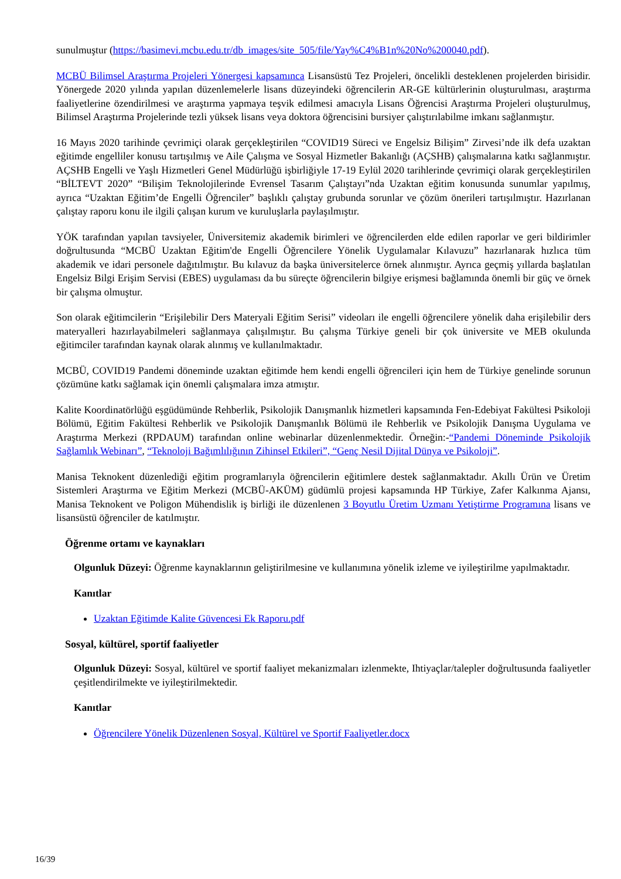sunulmuştur (https://basimevi.mcbu.edu.tr/db_images/site_505/file/Yay%C4%B1n%20No%200040.pdf).
MCBÜ Bilimsel Araştırma Projeleri Yönergesi kapsamınca Lisansüstü Tez Projeleri, öncelikli desteklenen projelerden birisidir. Yönergede 2020 yılında yapılan düzenlemelerle lisans düzeyindeki öğrencilerin AR-GE kültürlerinin oluşturulması, araştırma faaliyetlerine özendirilmesi ve araştırma yapmaya teşvik edilmesi amacıyla Lisans Öğrencisi Araştırma Projeleri oluşturulmuş, Bilimsel Araştırma Projelerinde tezli yüksek lisans veya doktora öğrencisini bursiyer çalıştırılabilme imkanı sağlanmıştır.
16 Mayıs 2020 tarihinde çevrimiçi olarak gerçekleştirilen “COVID19 Süreci ve Engelsiz Bilişim” Zirvesi’nde ilk defa uzaktan eğitimde engelliler konusu tartışılmış ve Aile Çalışma ve Sosyal Hizmetler Bakanlığı (AÇSHB) çalışmalarına katkı sağlanmıştır. AÇSHB Engelli ve Yaşlı Hizmetleri Genel Müdürlüğü işbirliğiyle 17-19 Eylül 2020 tarihlerinde çevrimiçi olarak gerçekleştirilen “BİLTEVT 2020” “Bilişim Teknolojilerinde Evrensel Tasarım Çalıştayı”nda Uzaktan eğitim konusunda sunumlar yapılmış, ayrıca “Uzaktan Eğitim’de Engelli Öğrenciler” başlıklı çalıştay grubunda sorunlar ve çözüm önerileri tartışılmıştır. Hazırlanan çalıştay raporu konu ile ilgili çalışan kurum ve kuruluşlarla paylaşılmıştır.
YÖK tarafından yapılan tavsiyeler, Üniversitemiz akademik birimleri ve öğrencilerden elde edilen raporlar ve geri bildirimler doğrultusunda “MCBÜ Uzaktan Eğitim'de Engelli Öğrencilere Yönelik Uygulamalar Kılavuzu” hazırlanarak hızlıca tüm akademik ve idari personele dağıtılmıştır. Bu kılavuz da başka üniversitelerce örnek alınmıştır. Ayrıca geçmiş yıllarda başlatılan Engelsiz Bilgi Erişim Servisi (EBES) uygulaması da bu süreçte öğrencilerin bilgiye erişmesi bağlamında önemli bir güç ve örnek bir çalışma olmuştur.
Son olarak eğitimcilerin “Erişilebilir Ders Materyali Eğitim Serisi” videoları ile engelli öğrencilere yönelik daha erişilebilir ders materyalleri hazırlayabilmeleri sağlanmaya çalışılmıştır. Bu çalışma Türkiye geneli bir çok üniversite ve MEB okulunda eğitimciler tarafından kaynak olarak alınmış ve kullanılmaktadır.
MCBÜ, COVID19 Pandemi döneminde uzaktan eğitimde hem kendi engelli öğrencileri için hem de Türkiye genelinde sorunun çözümüne katkı sağlamak için önemli çalışmalara imza atmıştır.
Kalite Koordinatörlüğü eşgüdümünde Rehberlik, Psikolojik Danışmanlık hizmetleri kapsamında Fen-Edebiyat Fakültesi Psikoloji Bölümü, Eğitim Fakültesi Rehberlik ve Psikolojik Danışmanlık Bölümü ile Rehberlik ve Psikolojik Danışma Uygulama ve Araştırma Merkezi (RPDAUM) tarafından online webinarlar düzenlenmektedir. Örneğin:-“Pandemi Döneminde Psikolojik Sağlamlık Webinarı”, “Teknoloji Bağımlılığının Zihinsel Etkileri”, “Genç Nesil Dijital Dünya ve Psikoloji”.
Manisa Teknokent düzenlediği eğitim programlarıyla öğrencilerin eğitimlere destek sağlanmaktadır. Akıllı Ürün ve Üretim Sistemleri Araştırma ve Eğitim Merkezi (MCBÜ-AKÜM) güdümlü projesi kapsamında HP Türkiye, Zafer Kalkınma Ajansı, Manisa Teknokent ve Poligon Mühendislik iş birliği ile düzenlenen 3 Boyutlu Üretim Uzmanı Yetiştirme Programına lisans ve lisansüstü öğrenciler de katılmıştır.
Öğrenme ortamı ve kaynakları
Olgunluk Düzeyi: Öğrenme kaynaklarının geliştirilmesine ve kullanımına yönelik izleme ve iyileştirilme yapılmaktadır.
Kanıtlar
Uzaktan Eğitimde Kalite Güvencesi Ek Raporu.pdf
Sosyal, kültürel, sportif faaliyetler
Olgunluk Düzeyi: Sosyal, kültürel ve sportif faaliyet mekanizmaları izlenmekte, Ihtiyaçlar/talepler doğrultusunda faaliyetler çeşitlendirilmekte ve iyileştirilmektedir.
Kanıtlar
Öğrencilere Yönelik Düzenlenen Sosyal, Kültürel ve Sportif Faaliyetler.docx
16/39